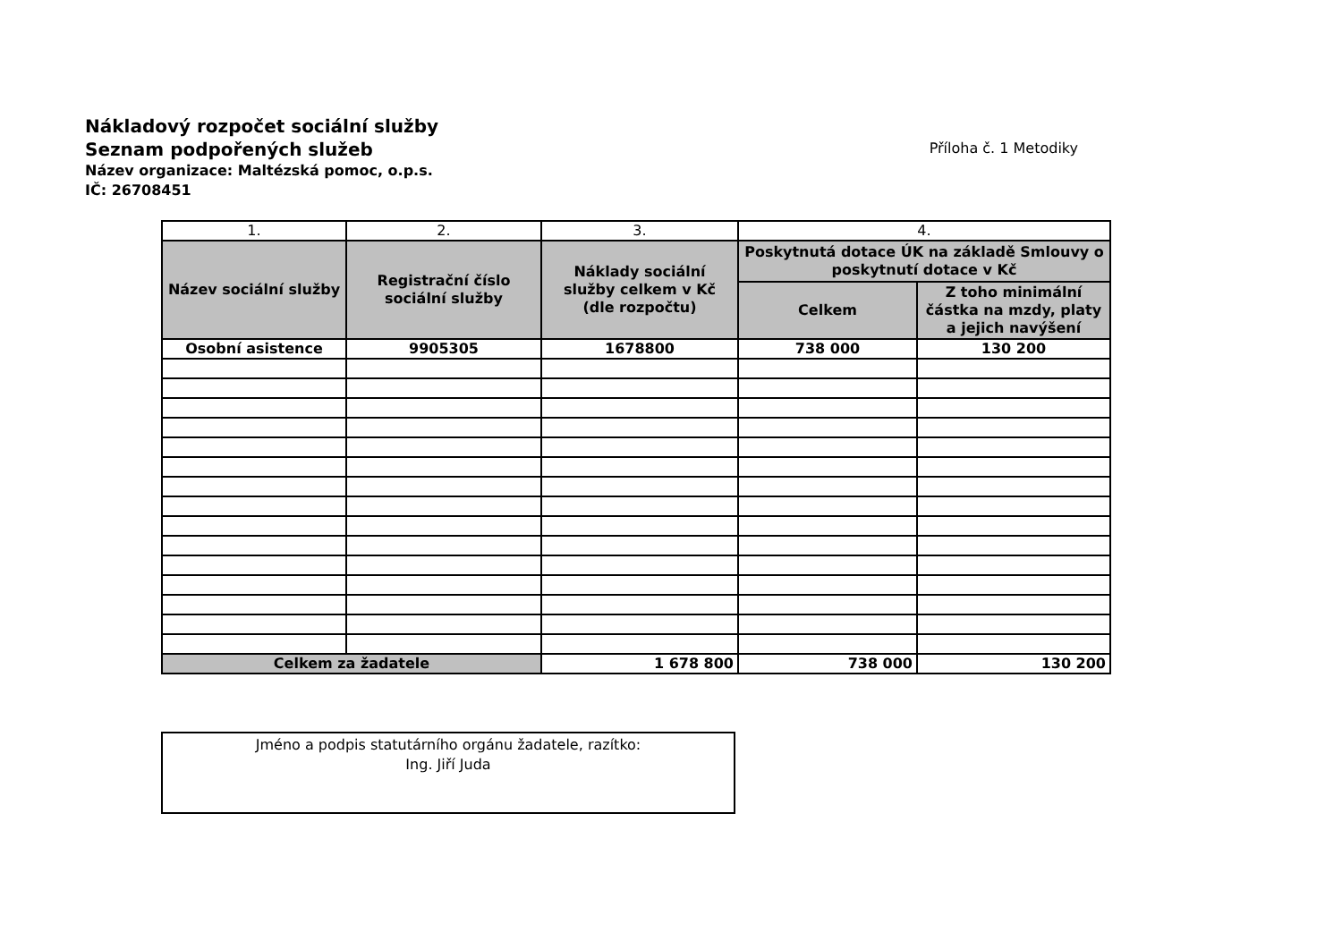Nákladový rozpočet sociální služby
Seznam podpořených služeb
Název organizace: Maltézská pomoc, o.p.s.
IČ: 26708451
Příloha č. 1 Metodiky
| 1. | 2. | 3. | 4. | |
| --- | --- | --- | --- | --- |
| Název sociální služby | Registrační číslo sociální služby | Náklady sociální služby celkem v Kč (dle rozpočtu) | Poskytnutá dotace ÚK na základě Smlouvy o poskytnutí dotace v Kč | |
| | | | Celkem | Z toho minimální částka na mzdy, platy a jejich navýšení |
| Osobní asistence | 9905305 | 1678800 | 738 000 | 130 200 |
| Celkem za žadatele | | 1 678 800 | 738 000 | 130 200 |
Jméno a podpis statutárního orgánu žadatele, razítko:
Ing. Jiří Juda